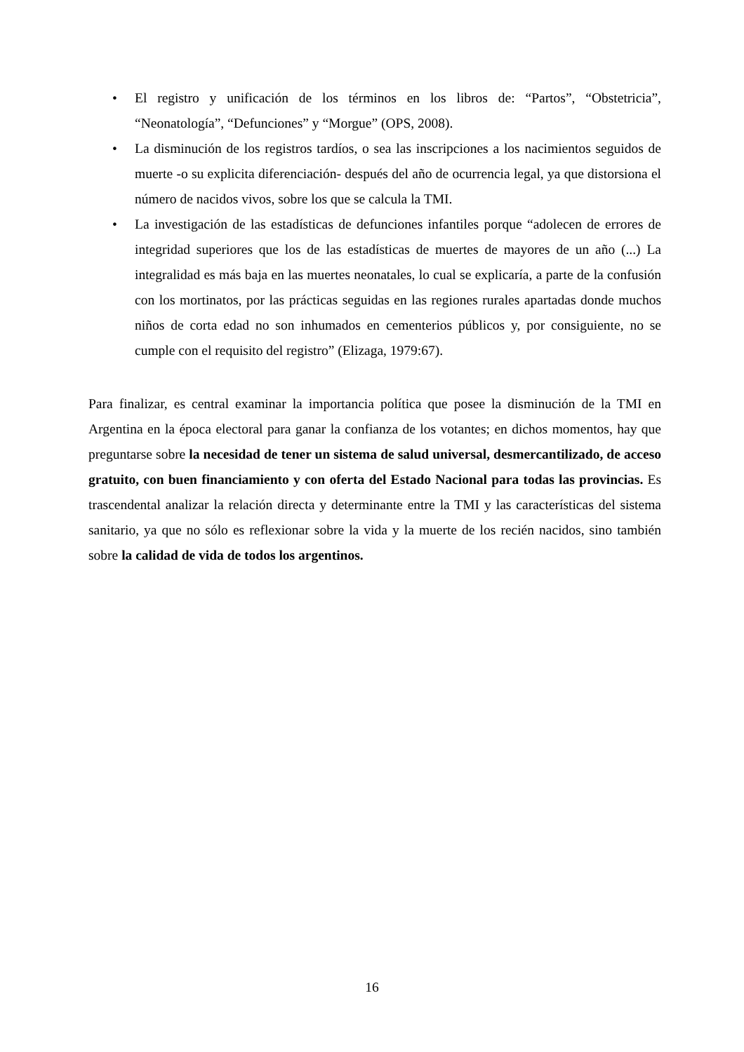• El registro y unificación de los términos en los libros de: “Partos”, “Obstetricia”, “Neonatología”, “Defunciones” y “Morgue” (OPS, 2008).
• La disminución de los registros tardíos, o sea las inscripciones a los nacimientos seguidos de muerte -o su explicita diferenciación- después del año de ocurrencia legal, ya que distorsiona el número de nacidos vivos, sobre los que se calcula la TMI.
• La investigación de las estadísticas de defunciones infantiles porque “adolecen de errores de integridad superiores que los de las estadísticas de muertes de mayores de un año (...) La integralidad es más baja en las muertes neonatales, lo cual se explicaría, a parte de la confusión con los mortinatos, por las prácticas seguidas en las regiones rurales apartadas donde muchos niños de corta edad no son inhumados en cementerios públicos y, por consiguiente, no se cumple con el requisito del registro” (Elizaga, 1979:67).
Para finalizar, es central examinar la importancia política que posee la disminución de la TMI en Argentina en la época electoral para ganar la confianza de los votantes; en dichos momentos, hay que preguntarse sobre la necesidad de tener un sistema de salud universal, desmercantilizado, de acceso gratuito, con buen financiamiento y con oferta del Estado Nacional para todas las provincias. Es trascendental analizar la relación directa y determinante entre la TMI y las características del sistema sanitario, ya que no sólo es reflexionar sobre la vida y la muerte de los recién nacidos, sino también sobre la calidad de vida de todos los argentinos.
16